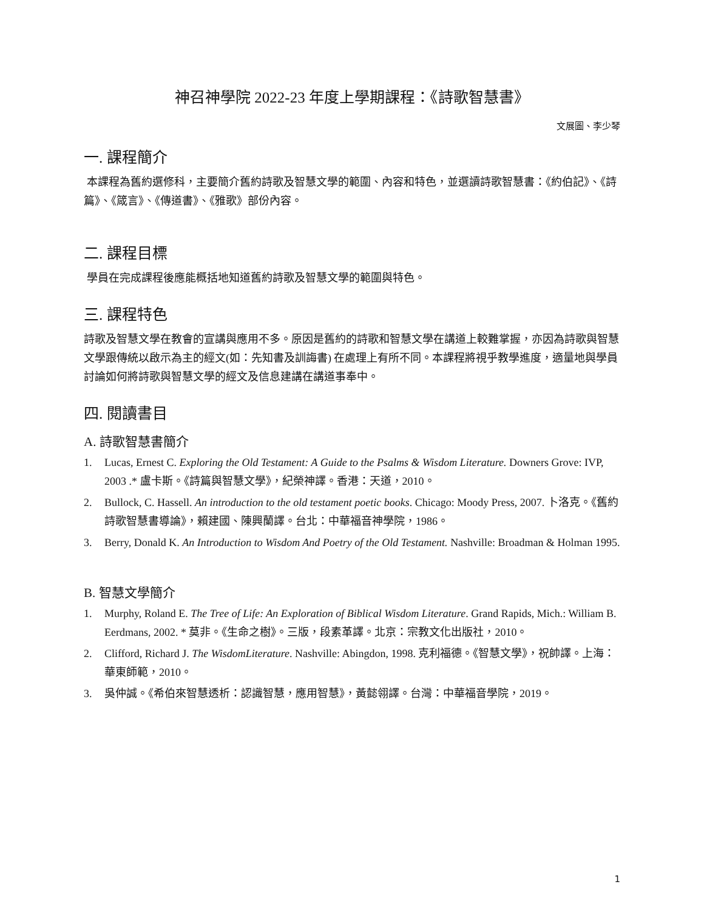神召神學院 2022-23 年度上學期課程：《詩歌智慧書》
文展圖、李少琴
一. 課程簡介
本課程為舊約選修科，主要簡介舊約詩歌及智慧文學的範圍、內容和特色，並選讀詩歌智慧書：《約伯記》、《詩篇》、《箴言》、《傳道書》、《雅歌》部份內容。
二. 課程目標
學員在完成課程後應能概括地知道舊約詩歌及智慧文學的範圍與特色。
三. 課程特色
詩歌及智慧文學在教會的宣講與應用不多。原因是舊約的詩歌和智慧文學在講道上較難掌握，亦因為詩歌與智慧文學跟傳統以啟示為主的經文(如：先知書及訓誨書) 在處理上有所不同。本課程將視乎教學進度，適量地與學員討論如何將詩歌與智慧文學的經文及信息建講在講道事奉中。
四. 閱讀書目
A. 詩歌智慧書簡介
1. Lucas, Ernest C. Exploring the Old Testament: A Guide to the Psalms & Wisdom Literature. Downers Grove: IVP, 2003 .* 盧卡斯。《詩篇與智慧文學》，紀榮神譯。香港：天道，2010。
2. Bullock, C. Hassell. An introduction to the old testament poetic books. Chicago: Moody Press, 2007. 卜洛克。《舊約詩歌智慧書導論》，賴建國、陳興蘭譯。台北：中華福音神學院，1986。
3. Berry, Donald K. An Introduction to Wisdom And Poetry of the Old Testament. Nashville: Broadman & Holman 1995.
B. 智慧文學簡介
1. Murphy, Roland E. The Tree of Life: An Exploration of Biblical Wisdom Literature. Grand Rapids, Mich.: William B. Eerdmans, 2002. * 莫非。《生命之樹》。三版，段素革譯。北京：宗教文化出版社，2010。
2. Clifford, Richard J. The WisdomLiterature. Nashville: Abingdon, 1998. 克利福德。《智慧文學》，祝帥譯。上海：華東師範，2010。
3. 吳仲誠。《希伯來智慧透析：認識智慧，應用智慧》，黃懿翎譯。台灣：中華福音學院，2019。
1